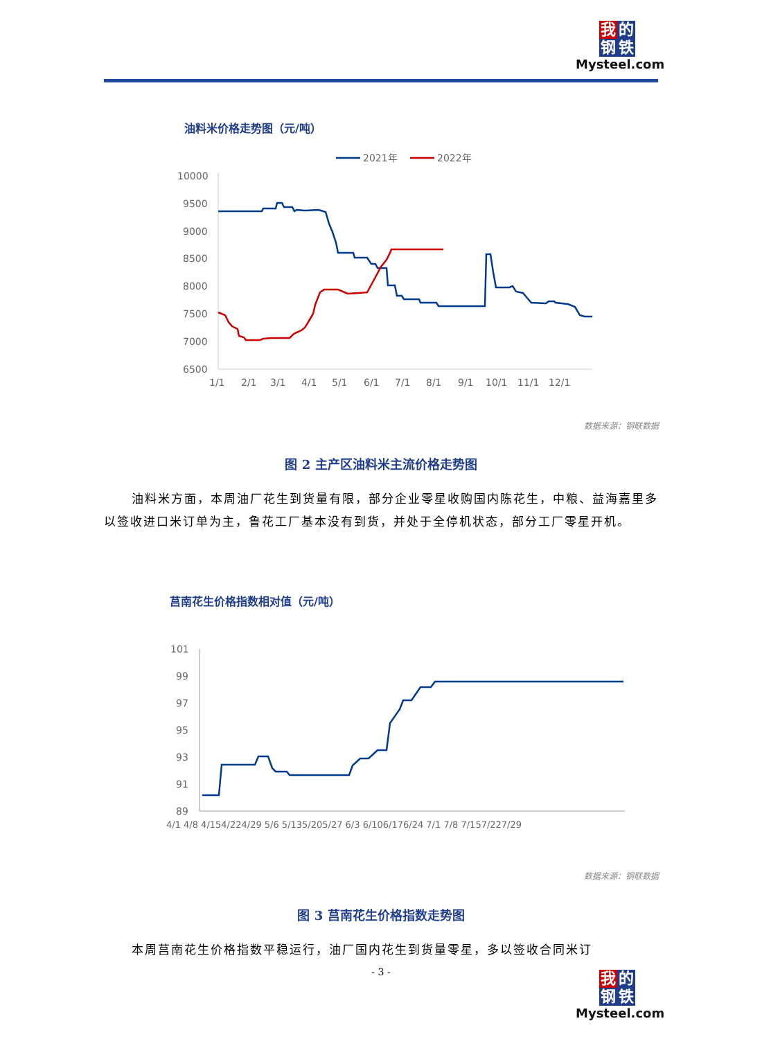我 的
钢 铁
Mysteel.com
油料米价格走势图（元/吨）
2021年
2022年
10000
9500
9000
8500
8000
7500
7000
6500
1/1
2/1
3/1
4/1
5/1
6/1
7/1
8/1
9/1
10/1
11/1
12/1
数据来源：钢联数据
图 2 主产区油料米主流价格走势图
油料米方面，本周油厂花生到货量有限，部分企业零星收购国内陈花生，中粮、益海嘉里多以签收进口米订单为主，鲁花工厂基本没有到货，并处于全停机状态，部分工厂零星开机。
莒南花生价格指数相对值（元/吨）
101
99
97
95
93
91
89
4/1 4/8 4/154/224/29 5/6 5/135/205/27 6/3 6/106/176/24 7/1 7/8 7/157/227/29
数据来源：钢联数据
图 3 莒南花生价格指数走势图
本周莒南花生价格指数平稳运行，油厂国内花生到货量零星，多以签收合同米订
- 3 -
我 的
钢 铁
Mysteel.com